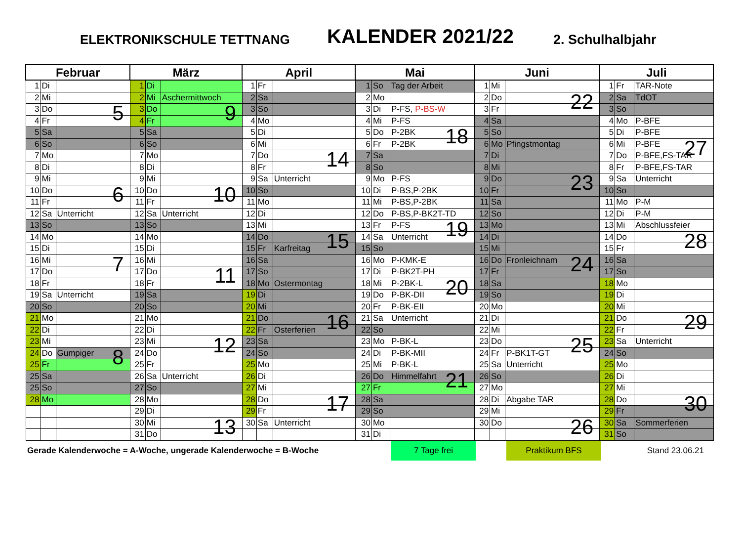ELEKTRONIKSCHULE TETTNANG
KALENDER 2021/22
2. Schulhalbjahr
| Februar | | | März | | | April | | | Mai | | | Juni | | | Juli | | |
| --- | --- | --- | --- | --- | --- | --- | --- | --- | --- | --- | --- | --- | --- | --- | --- | --- | --- |
| 1 | Di | | 1 | Di | | 1 | Fr | | 1 | So | Tag der Arbeit | 1 | Mi | | 1 | Fr | TAR-Note |
| 2 | Mi | | 2 | Mi | Aschermittwoch | 2 | Sa | | 2 | Mo | | 2 | Do | 22 | 2 | Sa | TdOT |
| 3 | Do | 5 | 3 | Do | 9 | 3 | So | | 3 | Di | P-FS, P-BS-W | 3 | Fr | | 3 | So | |
| 4 | Fr | | 4 | Fr | | 4 | Mo | | 4 | Mi | P-FS | 4 | Sa | | 4 | Mo | P-BFE |
| 5 | Sa | | 5 | Sa | | 5 | Di | | 5 | Do | P-2BK 18 | 5 | So | | 5 | Di | P-BFE |
| 6 | So | | 6 | So | | 6 | Mi | | 6 | Fr | P-2BK | 6 | Mo | Pfingstmontag | 6 | Mi | P-BFE 27 |
| 7 | Mo | | 7 | Mo | | 7 | Do | 14 | 7 | Sa | | 7 | Di | | 7 | Do | P-BFE,FS-TAR |
| 8 | Di | | 8 | Di | | 8 | Fr | | 8 | So | | 8 | Mi | | 8 | Fr | P-BFE,FS-TAR |
| 9 | Mi | | 9 | Mi | | 9 | Sa | Unterricht | 9 | Mo | P-FS | 9 | Do | 23 | 9 | Sa | Unterricht |
| 10 | Do | 6 | 10 | Do | 10 | 10 | So | | 10 | Di | P-BS,P-2BK | 10 | Fr | | 10 | So | |
| 11 | Fr | | 11 | Fr | | 11 | Mo | | 11 | Mi | P-BS,P-2BK | 11 | Sa | | 11 | Mo | P-M |
| 12 | Sa | Unterricht | 12 | Sa | Unterricht | 12 | Di | | 12 | Do | P-BS,P-BK2T-TD | 12 | So | | 12 | Di | P-M |
| 13 | So | | 13 | So | | 13 | Mi | | 13 | Fr | P-FS 19 | 13 | Mo | | 13 | Mi | Abschlussfeier |
| 14 | Mo | | 14 | Mo | | 14 | Do | 15 | 14 | Sa | Unterricht | 14 | Di | | 14 | Do | 28 |
| 15 | Di | | 15 | Di | | 15 | Fr | Karfreitag | 15 | So | | 15 | Mi | | 15 | Fr | |
| 16 | Mi | 7 | 16 | Mi | | 16 | Sa | | 16 | Mo | P-KMK-E | 16 | Do | Fronleichnam 24 | 16 | Sa | |
| 17 | Do | | 17 | Do | 11 | 17 | So | | 17 | Di | P-BK2T-PH | 17 | Fr | | 17 | So | |
| 18 | Fr | | 18 | Fr | | 18 | Mo | Ostermontag | 18 | Mi | P-2BK-L 20 | 18 | Sa | | 18 | Mo | |
| 19 | Sa | Unterricht | 19 | Sa | | 19 | Di | | 19 | Do | P-BK-DII | 19 | So | | 19 | Di | |
| 20 | So | | 20 | So | | 20 | Mi | | 20 | Fr | P-BK-EII | 20 | Mo | | 20 | Mi | |
| 21 | Mo | | 21 | Mo | | 21 | Do | 16 | 21 | Sa | Unterricht | 21 | Di | | 21 | Do | 29 |
| 22 | Di | | 22 | Di | | 22 | Fr | Osterferien | 22 | So | | 22 | Mi | | 22 | Fr | |
| 23 | Mi | | 23 | Mi | 12 | 23 | Sa | | 23 | Mo | P-BK-L | 23 | Do | 25 | 23 | Sa | Unterricht |
| 24 | Do | Gumpiger 8 | 24 | Do | | 24 | So | | 24 | Di | P-BK-MII | 24 | Fr | P-BK1T-GT | 24 | So | |
| 25 | Fr | | 25 | Fr | | 25 | Mo | | 25 | Mi | P-BK-L | 25 | Sa | Unterricht | 25 | Mo | |
| 25 | Sa | | 26 | Sa | Unterricht | 26 | Di | | 26 | Do | Himmelfahrt 21 | 26 | So | | 26 | Di | |
| 25 | So | | 27 | So | | 27 | Mi | | 27 | Fr | | 27 | Mo | | 27 | Mi | |
| 28 | Mo | | 28 | Mo | | 28 | Do | 17 | 28 | Sa | | 28 | Di | Abgabe TAR | 28 | Do | 30 |
| | | | 29 | Di | | 29 | Fr | | 29 | So | | 29 | Mi | | 29 | Fr | |
| | | | 30 | Mi | 13 | 30 | Sa | Unterricht | 30 | Mo | | 30 | Do | 26 | 30 | Sa | Sommerferien |
| | | | 31 | Do | | | | | 31 | Di | | | | | 31 | So | |
Gerade Kalenderwoche = A-Woche, ungerade Kalenderwoche = B-Woche
7 Tage frei Praktikum BFS
Stand 23.06.21